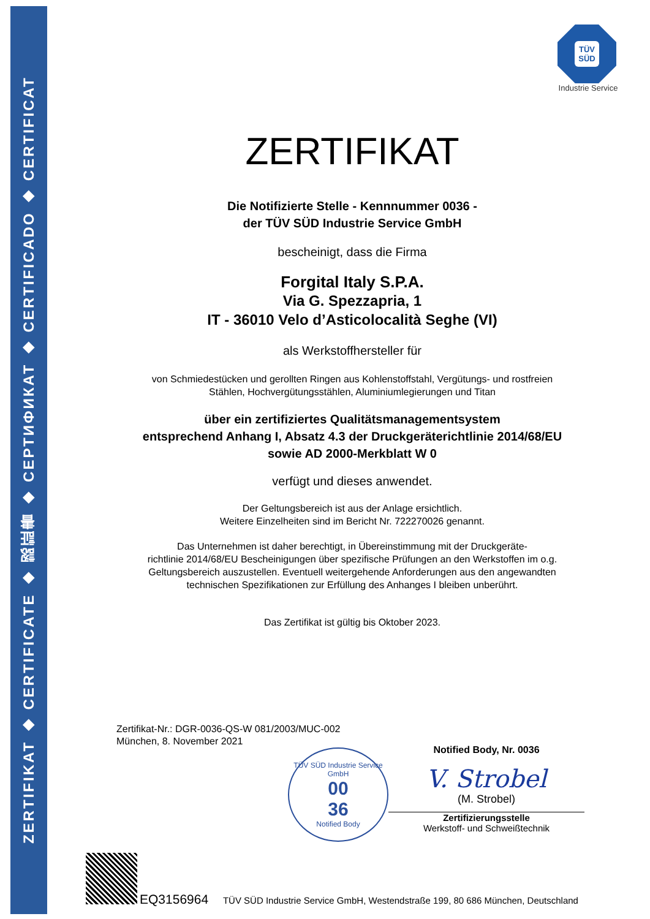ZERTIFIKAT ◆ CERTIFICATE ◆ 認証書 ◆ СЕРТИФИКАТ ◆ CERTIFICADO ◆ CERTIFICAT
TÜV
SÜD
Industrie Service
ZERTIFIKAT
Die Notifizierte Stelle - Kennnummer 0036 -
der TÜV SÜD Industrie Service GmbH
bescheinigt, dass die Firma
Forgital Italy S.P.A.
Via G. Spezzapria, 1
IT - 36010 Velo d’Asticolocalità Seghe (VI)
als Werkstoffhersteller für
von Schmiedestücken und gerollten Ringen aus Kohlenstoffstahl, Vergütungs- und rostfreien
Stählen, Hochvergütungsstählen, Aluminiumlegierungen und Titan
über ein zertifiziertes Qualitätsmanagementsystem
entsprechend Anhang I, Absatz 4.3 der Druckgeräterichtlinie 2014/68/EU
sowie AD 2000-Merkblatt W 0
verfügt und dieses anwendet.
Der Geltungsbereich ist aus der Anlage ersichtlich.
Weitere Einzelheiten sind im Bericht Nr. 722270026 genannt.
Das Unternehmen ist daher berechtigt, in Übereinstimmung mit der Druckgeräte-
richtlinie 2014/68/EU Bescheinigungen über spezifische Prüfungen an den Werkstoffen im o.g.
Geltungsbereich auszustellen. Eventuell weitergehende Anforderungen aus den angewandten
technischen Spezifikationen zur Erfüllung des Anhanges I bleiben unberührt.
Das Zertifikat ist gültig bis Oktober 2023.
Zertifikat-Nr.: DGR-0036-QS-W 081/2003/MUC-002
München, 8. November 2021
TÜV SÜD Industrie Service GmbH
00
36
Notified Body
Notified Body, Nr. 0036
V. Strobel
(M. Strobel)
Zertifizierungsstelle
Werkstoff- und Schweißtechnik
EQ3156964 TÜV SÜD Industrie Service GmbH, Westendstraße 199, 80 686 München, Deutschland